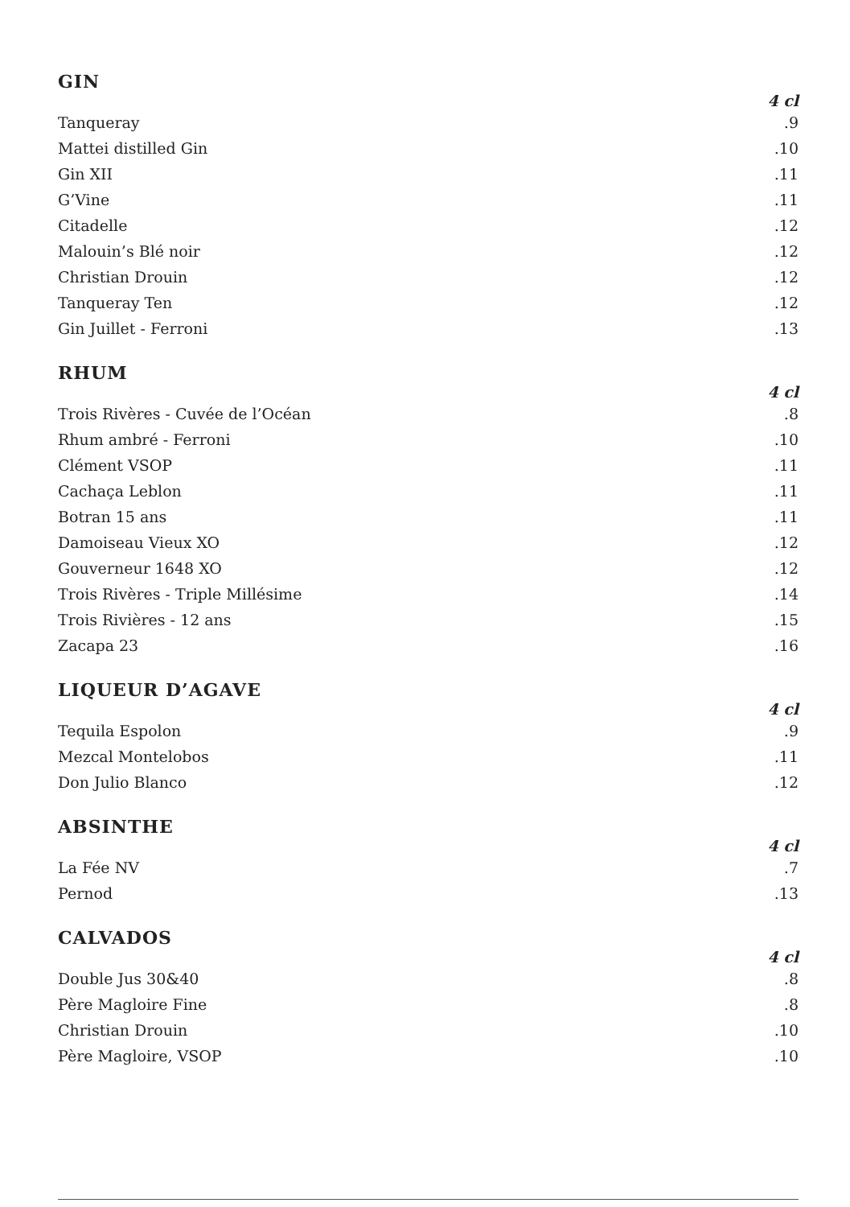GIN
| | 4 cl |
| --- | --- |
| Tanqueray | .9 |
| Mattei distilled Gin | .10 |
| Gin XII | .11 |
| G’Vine | .11 |
| Citadelle | .12 |
| Malouin’s Blé noir | .12 |
| Christian Drouin | .12 |
| Tanqueray Ten | .12 |
| Gin Juillet - Ferroni | .13 |
RHUM
| | 4 cl |
| --- | --- |
| Trois Rivères - Cuvée de l’Océan | .8 |
| Rhum ambré - Ferroni | .10 |
| Clément VSOP | .11 |
| Cachaça Leblon | .11 |
| Botran 15 ans | .11 |
| Damoiseau Vieux XO | .12 |
| Gouverneur 1648 XO | .12 |
| Trois Rivères - Triple Millésime | .14 |
| Trois Rivières - 12 ans | .15 |
| Zacapa 23 | .16 |
LIQUEUR D’AGAVE
| | 4 cl |
| --- | --- |
| Tequila Espolon | .9 |
| Mezcal Montelobos | .11 |
| Don Julio Blanco | .12 |
ABSINTHE
| | 4 cl |
| --- | --- |
| La Fée NV | .7 |
| Pernod | .13 |
CALVADOS
| | 4 cl |
| --- | --- |
| Double Jus 30&40 | .8 |
| Père Magloire Fine | .8 |
| Christian Drouin | .10 |
| Père Magloire, VSOP | .10 |